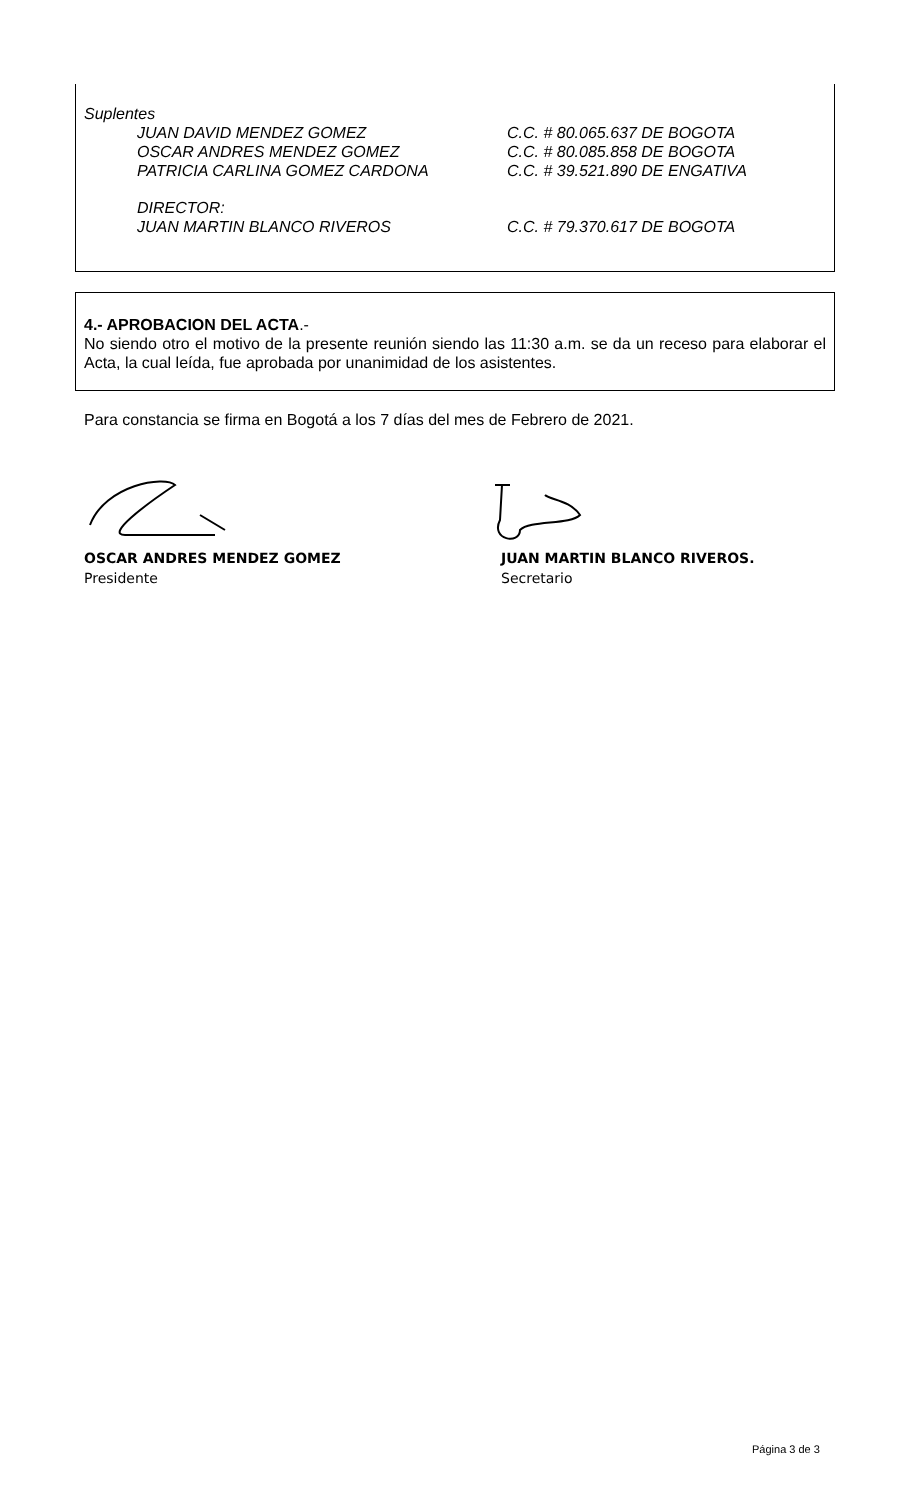Suplentes
JUAN DAVID MENDEZ GOMEZ C.C. # 80.065.637 DE BOGOTA
OSCAR ANDRES MENDEZ GOMEZ C.C. # 80.085.858 DE BOGOTA
PATRICIA CARLINA GOMEZ CARDONA C.C. # 39.521.890 DE ENGATIVA
DIRECTOR:
JUAN MARTIN BLANCO RIVEROS C.C. # 79.370.617 DE BOGOTA
4.- APROBACION DEL ACTA.-
No siendo otro el motivo de la presente reunión siendo las 11:30 a.m. se da un receso para elaborar el Acta, la cual leída, fue aprobada por unanimidad de los asistentes.
Para constancia se firma en Bogotá a los 7 días del mes de Febrero de 2021.
OSCAR ANDRES MENDEZ GOMEZ
Presidente
JUAN MARTIN BLANCO RIVEROS.
Secretario
Página 3 de 3